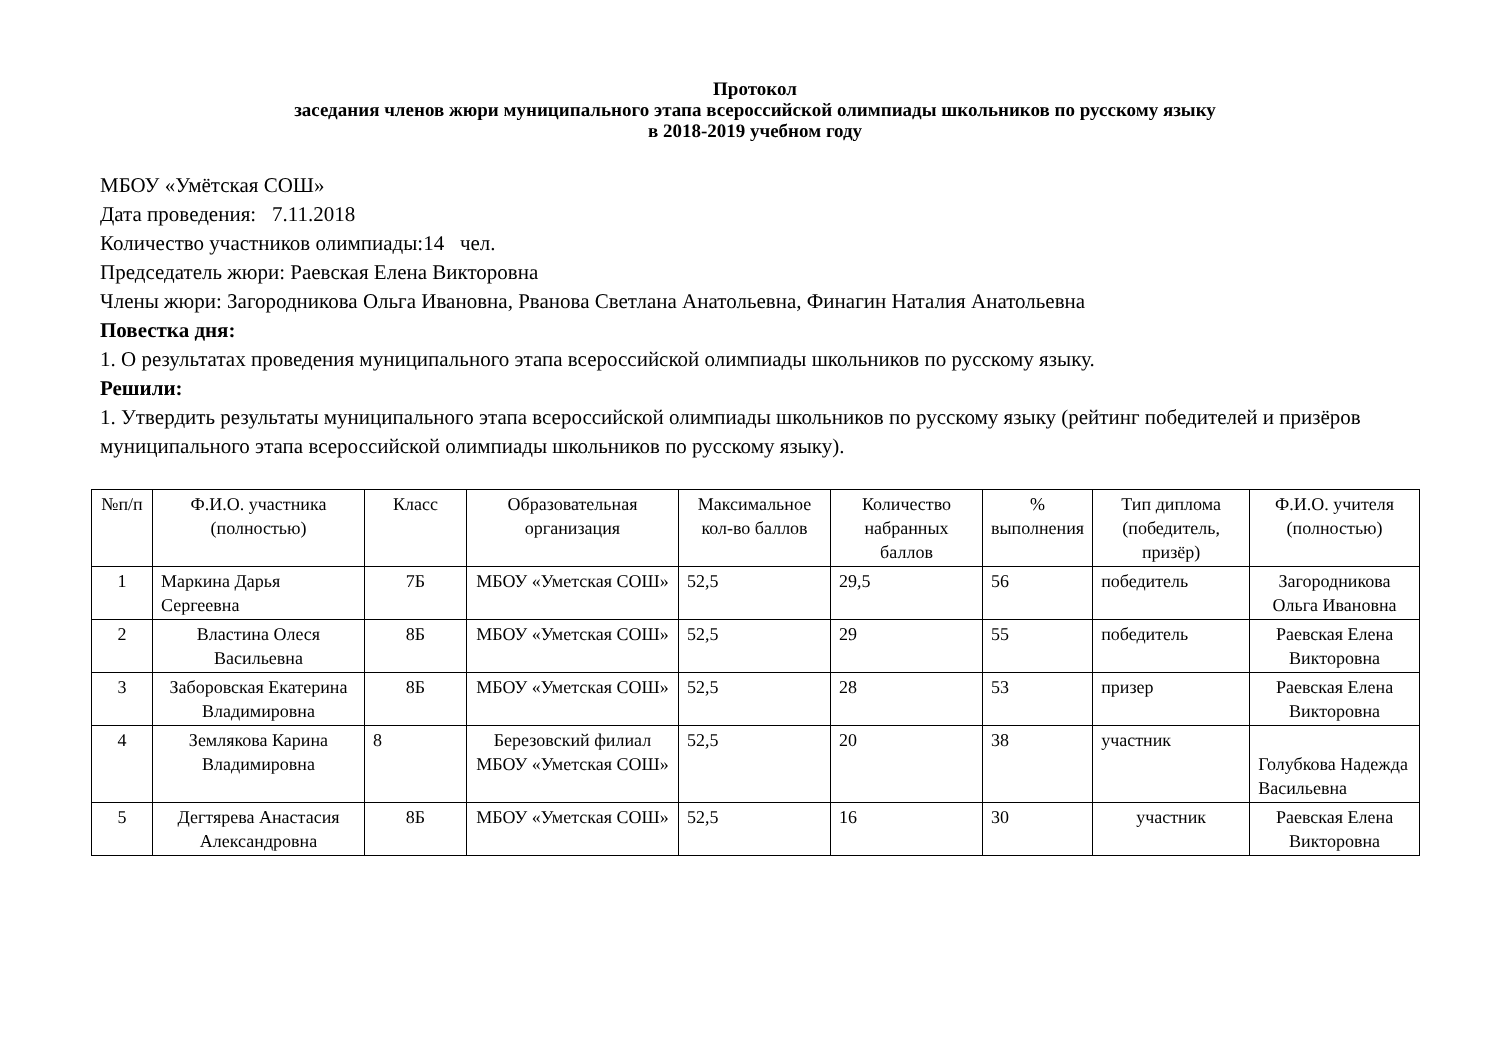Протокол
заседания членов жюри муниципального этапа всероссийской олимпиады школьников по русскому языку
в 2018-2019 учебном году
МБОУ «Умётская СОШ»
Дата проведения: 7.11.2018
Количество участников олимпиады:14 чел.
Председатель жюри: Раевская Елена Викторовна
Члены жюри: Загородникова Ольга Ивановна, Рванова Светлана Анатольевна, Финагин Наталия Анатольевна
Повестка дня:
1. О результатах проведения муниципального этапа всероссийской олимпиады школьников по русскому языку.
Решили:
1. Утвердить результаты муниципального этапа всероссийской олимпиады школьников по русскому языку (рейтинг победителей и призёров муниципального этапа всероссийской олимпиады школьников по русскому языку).
| №п/п | Ф.И.О. участника (полностью) | Класс | Образовательная организация | Максимальное кол-во баллов | Количество набранных баллов | % выполнения | Тип диплома (победитель, призёр) | Ф.И.О. учителя (полностью) |
| --- | --- | --- | --- | --- | --- | --- | --- | --- |
| 1 | Маркина Дарья Сергеевна | 7Б | МБОУ «Уметская СОШ» | 52,5 | 29,5 | 56 | победитель | Загородникова Ольга Ивановна |
| 2 | Властина Олеся Васильевна | 8Б | МБОУ «Уметская СОШ» | 52,5 | 29 | 55 | победитель | Раевская Елена Викторовна |
| 3 | Заборовская Екатерина Владимировна | 8Б | МБОУ «Уметская СОШ» | 52,5 | 28 | 53 | призер | Раевская Елена Викторовна |
| 4 | Землякова Карина Владимировна | 8 | Березовский филиал МБОУ «Уметская СОШ» | 52,5 | 20 | 38 | участник | Голубкова Надежда Васильевна |
| 5 | Дегтярева Анастасия Александровна | 8Б | МБОУ «Уметская СОШ» | 52,5 | 16 | 30 | участник | Раевская Елена Викторовна |